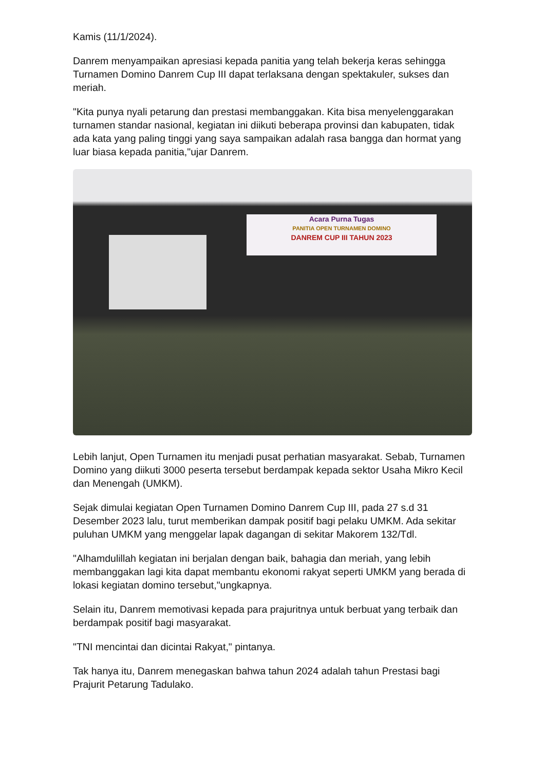Kamis (11/1/2024).
Danrem menyampaikan apresiasi kepada panitia yang telah bekerja keras sehingga Turnamen Domino Danrem Cup III dapat terlaksana dengan spektakuler, sukses dan meriah.
"Kita punya nyali petarung dan prestasi membanggakan. Kita bisa menyelenggarakan turnamen standar nasional, kegiatan ini diikuti beberapa provinsi dan kabupaten, tidak ada kata yang paling tinggi yang saya sampaikan adalah rasa bangga dan hormat yang luar biasa kepada panitia,"ujar Danrem.
Acara Purna Tugas
PANITIA OPEN TURNAMEN DOMINO
DANREM CUP III TAHUN 2023
Lebih lanjut, Open Turnamen itu menjadi pusat perhatian masyarakat. Sebab, Turnamen Domino yang diikuti 3000 peserta tersebut berdampak kepada sektor Usaha Mikro Kecil dan Menengah (UMKM).
Sejak dimulai kegiatan Open Turnamen Domino Danrem Cup III, pada 27 s.d 31 Desember 2023 lalu, turut memberikan dampak positif bagi pelaku UMKM. Ada sekitar puluhan UMKM yang menggelar lapak dagangan di sekitar Makorem 132/Tdl.
"Alhamdulillah kegiatan ini berjalan dengan baik, bahagia dan meriah, yang lebih membanggakan lagi kita dapat membantu ekonomi rakyat seperti UMKM yang berada di lokasi kegiatan domino tersebut,"ungkapnya.
Selain itu, Danrem memotivasi kepada para prajuritnya untuk berbuat yang terbaik dan berdampak positif bagi masyarakat.
"TNI mencintai dan dicintai Rakyat," pintanya.
Tak hanya itu, Danrem menegaskan bahwa tahun 2024 adalah tahun Prestasi bagi Prajurit Petarung Tadulako.